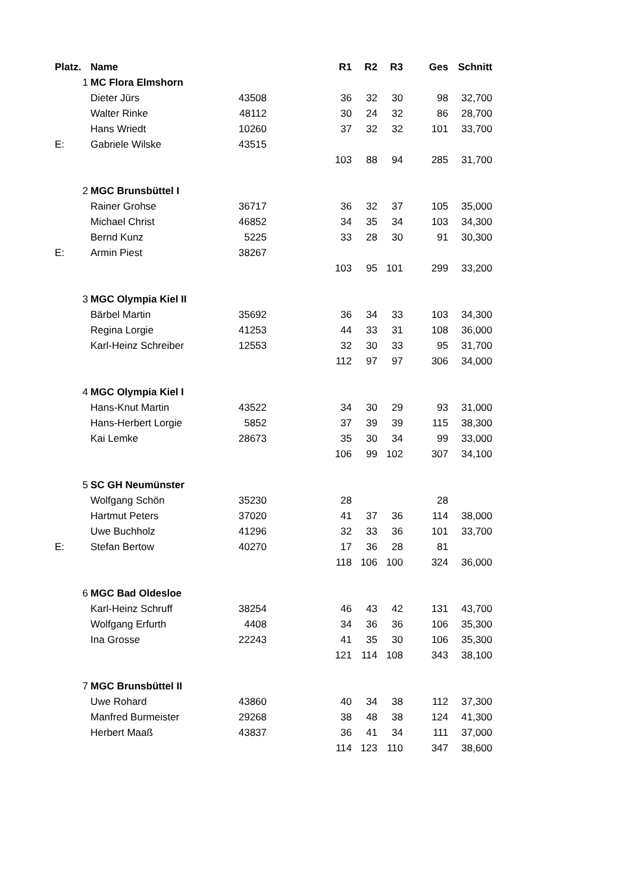| Platz. | Name | | | R1 | R2 | R3 | Ges | Schnitt |
| --- | --- | --- | --- | --- | --- | --- | --- | --- |
| 1 | MC Flora Elmshorn | | | | | | | |
| | Dieter Jürs | 43508 | | 36 | 32 | 30 | 98 | 32,700 |
| | Walter Rinke | 48112 | | 30 | 24 | 32 | 86 | 28,700 |
| | Hans Wriedt | 10260 | | 37 | 32 | 32 | 101 | 33,700 |
| E: | Gabriele Wilske | 43515 | | | | | | |
| | | | | 103 | 88 | 94 | 285 | 31,700 |
| 2 | MGC Brunsbüttel I | | | | | | | |
| | Rainer Grohse | 36717 | | 36 | 32 | 37 | 105 | 35,000 |
| | Michael Christ | 46852 | | 34 | 35 | 34 | 103 | 34,300 |
| | Bernd Kunz | 5225 | | 33 | 28 | 30 | 91 | 30,300 |
| E: | Armin Piest | 38267 | | | | | | |
| | | | | 103 | 95 | 101 | 299 | 33,200 |
| 3 | MGC Olympia Kiel II | | | | | | | |
| | Bärbel Martin | 35692 | | 36 | 34 | 33 | 103 | 34,300 |
| | Regina Lorgie | 41253 | | 44 | 33 | 31 | 108 | 36,000 |
| | Karl-Heinz Schreiber | 12553 | | 32 | 30 | 33 | 95 | 31,700 |
| | | | | 112 | 97 | 97 | 306 | 34,000 |
| 4 | MGC Olympia Kiel I | | | | | | | |
| | Hans-Knut Martin | 43522 | | 34 | 30 | 29 | 93 | 31,000 |
| | Hans-Herbert Lorgie | 5852 | | 37 | 39 | 39 | 115 | 38,300 |
| | Kai Lemke | 28673 | | 35 | 30 | 34 | 99 | 33,000 |
| | | | | 106 | 99 | 102 | 307 | 34,100 |
| 5 | SC GH Neumünster | | | | | | | |
| | Wolfgang Schön | 35230 | | 28 | | | 28 | |
| | Hartmut Peters | 37020 | | 41 | 37 | 36 | 114 | 38,000 |
| | Uwe Buchholz | 41296 | | 32 | 33 | 36 | 101 | 33,700 |
| E: | Stefan Bertow | 40270 | | 17 | 36 | 28 | 81 | |
| | | | | 118 | 106 | 100 | 324 | 36,000 |
| 6 | MGC Bad Oldesloe | | | | | | | |
| | Karl-Heinz Schruff | 38254 | | 46 | 43 | 42 | 131 | 43,700 |
| | Wolfgang Erfurth | 4408 | | 34 | 36 | 36 | 106 | 35,300 |
| | Ina Grosse | 22243 | | 41 | 35 | 30 | 106 | 35,300 |
| | | | | 121 | 114 | 108 | 343 | 38,100 |
| 7 | MGC Brunsbüttel II | | | | | | | |
| | Uwe Rohard | 43860 | | 40 | 34 | 38 | 112 | 37,300 |
| | Manfred Burmeister | 29268 | | 38 | 48 | 38 | 124 | 41,300 |
| | Herbert Maaß | 43837 | | 36 | 41 | 34 | 111 | 37,000 |
| | | | | 114 | 123 | 110 | 347 | 38,600 |